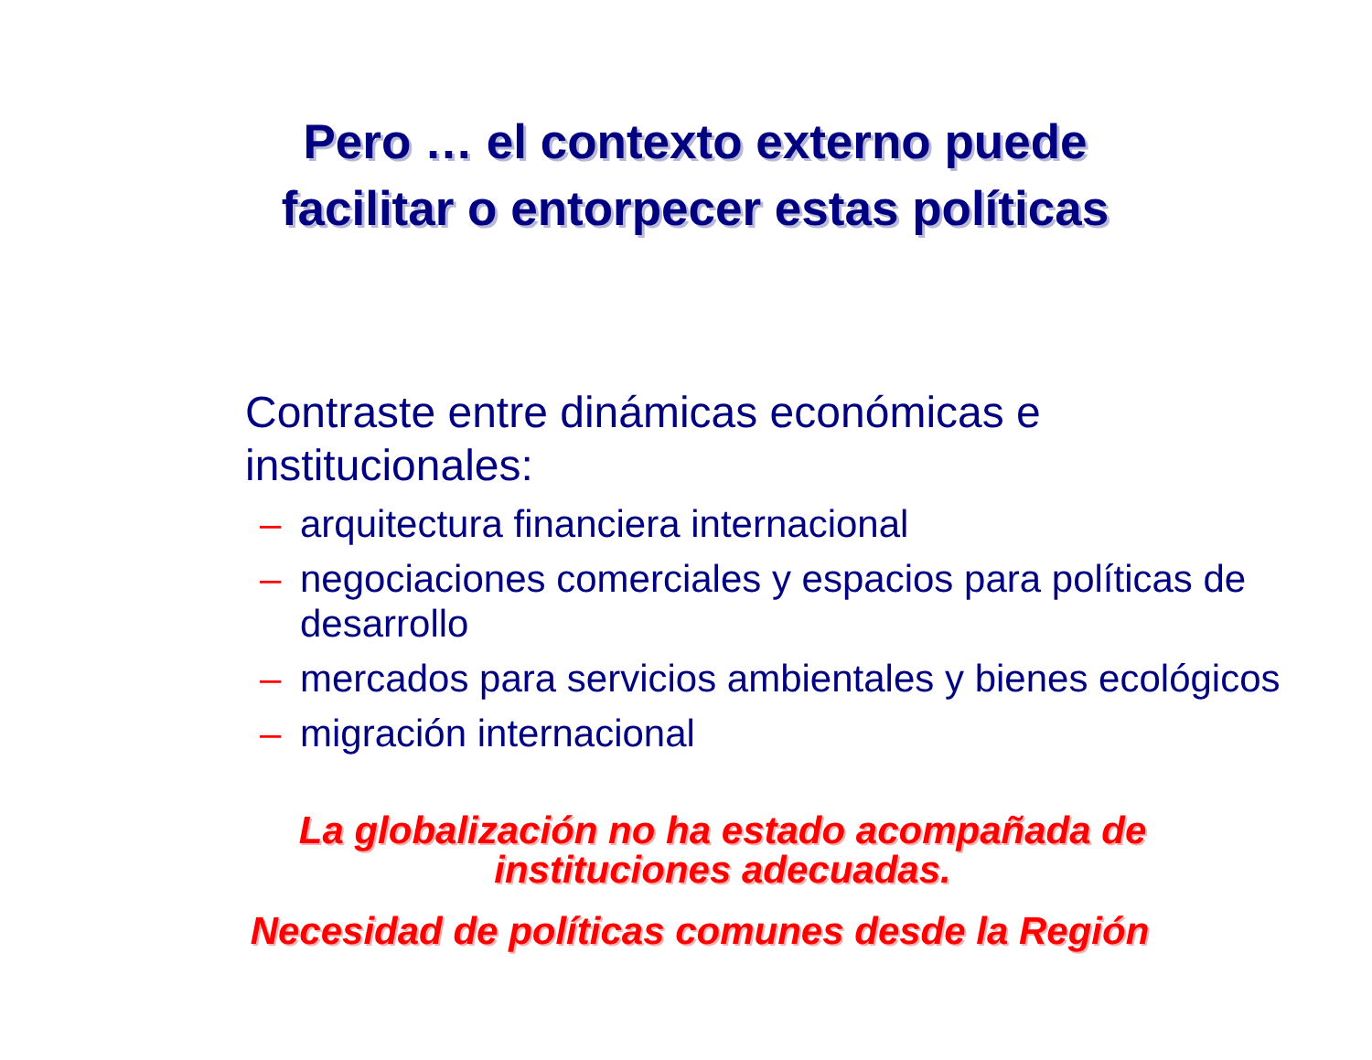Pero … el contexto externo puede
facilitar o entorpecer estas políticas
Contraste entre dinámicas económicas e institucionales:
– arquitectura financiera internacional
– negociaciones comerciales y espacios para políticas de desarrollo
– mercados para servicios ambientales y bienes ecológicos
– migración internacional
La globalización no ha estado acompañada de instituciones adecuadas.
Necesidad de políticas comunes desde la Región